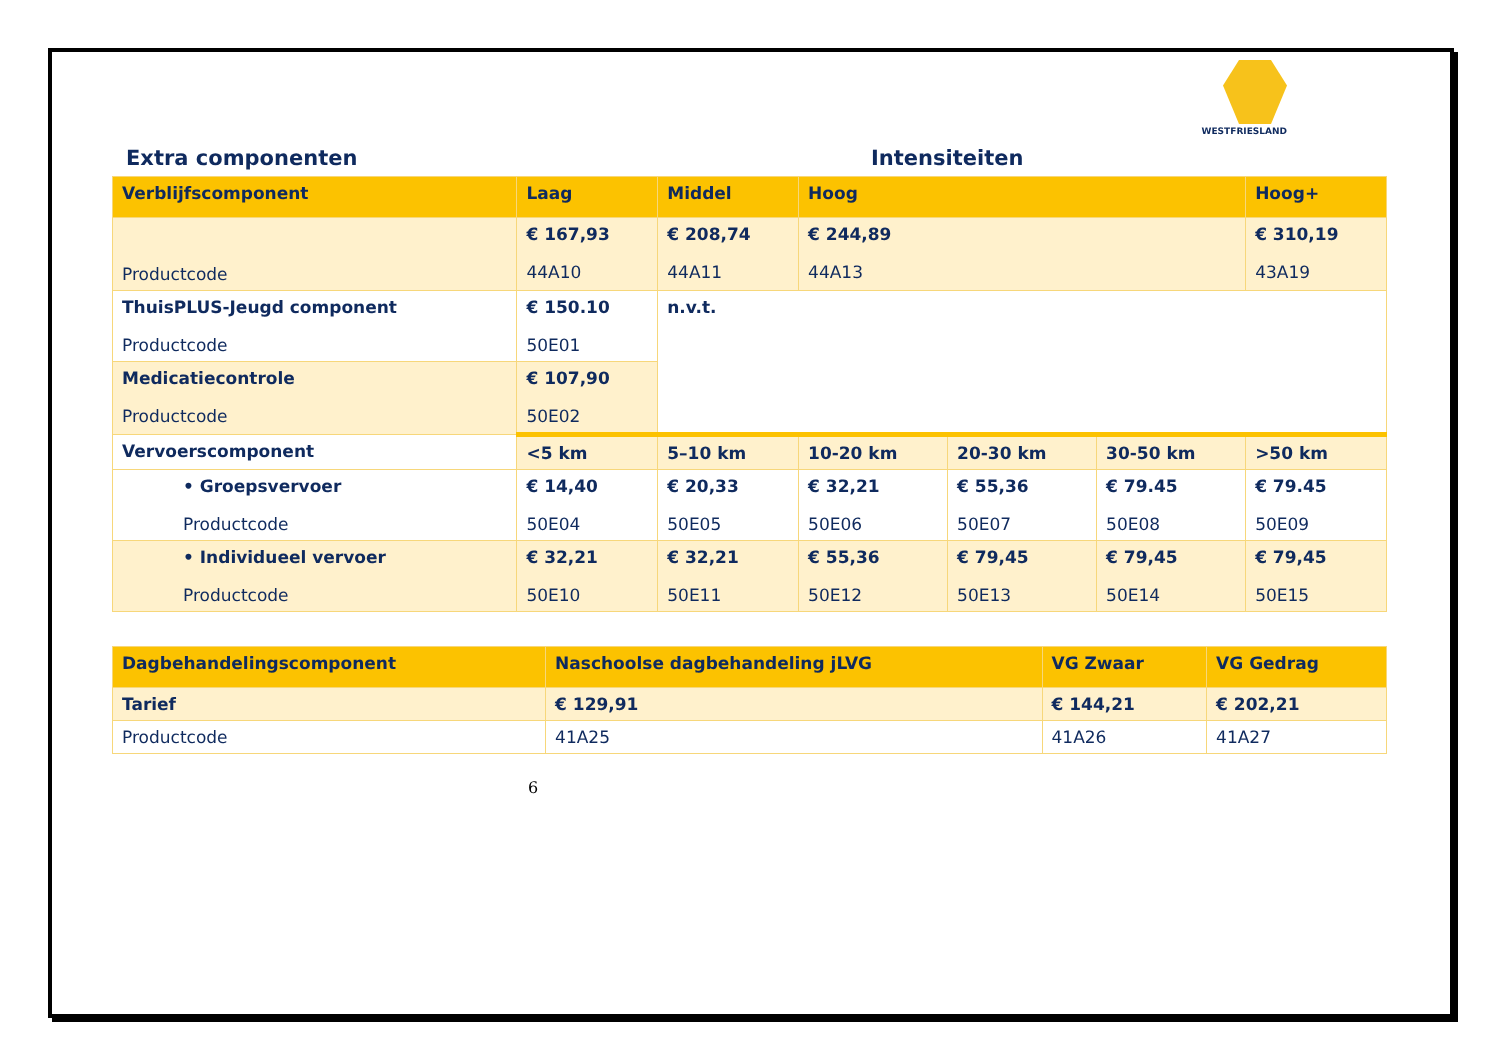WESTFRIESLAND
Extra componenten Intensiteiten
| Verblijfscomponent | Laag | Middel | Hoog | | | Hoog+ |
| --- | --- | --- | --- | --- | --- | --- |
| Productcode | € 167,93 44A10 | € 208,74 44A11 | € 244,89 44A13 | | | € 310,19 43A19 |
| ThuisPLUS-Jeugd component Productcode | € 150.10 50E01 | n.v.t. | | | | |
| Medicatiecontrole Productcode | € 107,90 50E02 | | | | | |
| Vervoerscomponent | <5 km | 5–10 km | 10-20 km | 20-30 km | 30-50 km | >50 km |
| • Groepsvervoer Productcode | € 14,40 50E04 | € 20,33 50E05 | € 32,21 50E06 | € 55,36 50E07 | € 79.45 50E08 | € 79.45 50E09 |
| • Individueel vervoer Productcode | € 32,21 50E10 | € 32,21 50E11 | € 55,36 50E12 | € 79,45 50E13 | € 79,45 50E14 | € 79,45 50E15 |
| Dagbehandelingscomponent | Naschoolse dagbehandeling jLVG | VG Zwaar | VG Gedrag |
| --- | --- | --- | --- |
| Tarief | € 129,91 | € 144,21 | € 202,21 |
| Productcode | 41A25 | 41A26 | 41A27 |
6